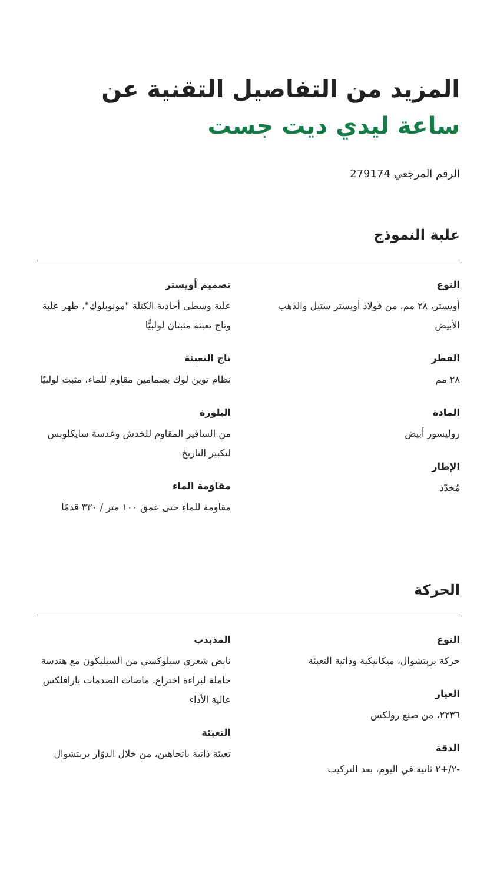المزيد من التفاصيل التقنية عن
ساعة ليدي ديت جست
الرقم المرجعي 279174
علبة النموذج
النوع
أويستر، ٢٨ مم، من فولاذ أويستر ستيل والذهب الأبيض
القطر
٢٨ مم
المادة
روليسور أبيض
الإطار
مُخدّد
تصميم أويستر
علبة وسطى أحادية الكتلة "مونوبلوك"، ظهر علبة وتاج تعبئة مثبتان لولبيًّا
تاج التعبئة
نظام توين لوك بصمامين مقاوم للماء، مثبت لولبيًا
البلورة
من السافير المقاوم للخدش وعدسة سايكلوبس لتكبير التاريخ
مقاوَمة الماء
مقاومة للماء حتى عمق ١٠٠ متر / ٣٣٠ قدمًا
الحركة
النوع
حركة بربتشوال، ميكانيكية وذاتية التعبئة
العيار
٢٢٣٦، من صنع رولكس
الدقة
-٢/+٢ ثانية في اليوم، بعد التركيب
المذبذب
نابض شعري سيلوكسي من السيليكون مع هندسة حاملة لبراءة اختراع. ماصات الصدمات بارافلكس عالية الأداء
التعبئة
تعبئة ذاتية باتجاهين، من خلال الدوّار بربتشوال